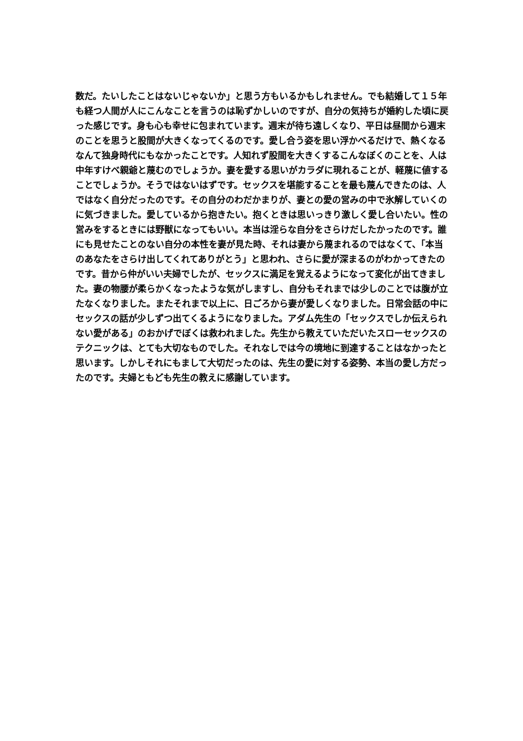数だ。たいしたことはないじゃないか」と思う方もいるかもしれません。でも結婚して１５年も経つ人間が人にこんなことを言うのは恥ずかしいのですが、自分の気持ちが婚約した頃に戻った感じです。身も心も幸せに包まれています。週末が待ち遠しくなり、平日は昼間から週末のことを思うと股間が大きくなってくるのです。愛し合う姿を思い浮かべるだけで、熱くなるなんて独身時代にもなかったことです。人知れず股間を大きくするこんなぼくのことを、人は中年すけべ親爺と蔑むのでしょうか。妻を愛する思いがカラダに現れることが、軽蔑に値することでしょうか。そうではないはずです。セックスを堪能することを最も蔑んできたのは、人ではなく自分だったのです。その自分のわだかまりが、妻との愛の営みの中で氷解していくのに気づきました。愛しているから抱きたい。抱くときは思いっきり激しく愛し合いたい。性の営みをするときには野獣になってもいい。本当は淫らな自分をさらけだしたかったのです。誰にも見せたことのない自分の本性を妻が見た時、それは妻から蔑まれるのではなくて、「本当のあなたをさらけ出してくれてありがとう」と思われ、さらに愛が深まるのがわかってきたのです。昔から仲がいい夫婦でしたが、セックスに満足を覚えるようになって変化が出てきました。妻の物腰が柔らかくなったような気がしますし、自分もそれまでは少しのことでは腹が立たなくなりました。またそれまで以上に、日ごろから妻が愛しくなりました。日常会話の中にセックスの話が少しずつ出てくるようになりました。アダム先生の「セックスでしか伝えられない愛がある」のおかげでぼくは救われました。先生から教えていただいたスローセックスのテクニックは、とても大切なものでした。それなしでは今の境地に到達することはなかったと思います。しかしそれにもまして大切だったのは、先生の愛に対する姿勢、本当の愛し方だったのです。夫婦ともども先生の教えに感謝しています。